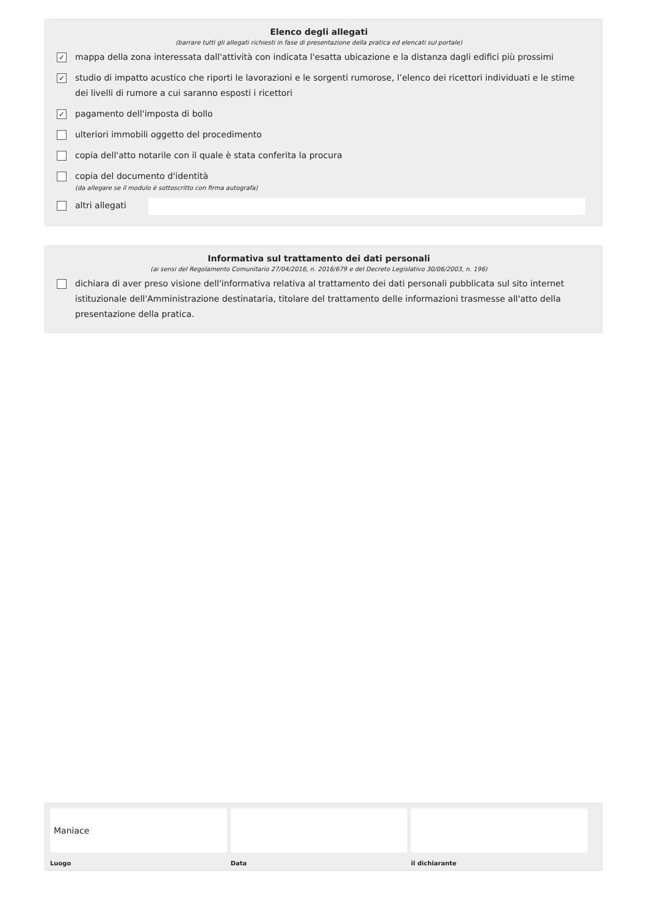Elenco degli allegati
(barrare tutti gli allegati richiesti in fase di presentazione della pratica ed elencati sul portale)
✓
mappa della zona interessata dall'attività con indicata l'esatta ubicazione e la distanza dagli edifici più prossimi
✓
studio di impatto acustico che riporti le lavorazioni e le sorgenti rumorose, l’elenco dei ricettori individuati e le stime dei livelli di rumore a cui saranno esposti i ricettori
✓
pagamento dell'imposta di bollo
ulteriori immobili oggetto del procedimento
copia dell'atto notarile con il quale è stata conferita la procura
copia del documento d'identità
(da allegare se il modulo è sottoscritto con firma autografa)
altri allegati
Informativa sul trattamento dei dati personali
(ai sensi del Regolamento Comunitario 27/04/2016, n. 2016/679 e del Decreto Legislativo 30/06/2003, n. 196)
dichiara di aver preso visione dell'informativa relativa al trattamento dei dati personali pubblicata sul sito internet istituzionale dell'Amministrazione destinataria, titolare del trattamento delle informazioni trasmesse all'atto della presentazione della pratica.
Maniace
Luogo
Data il dichiarante